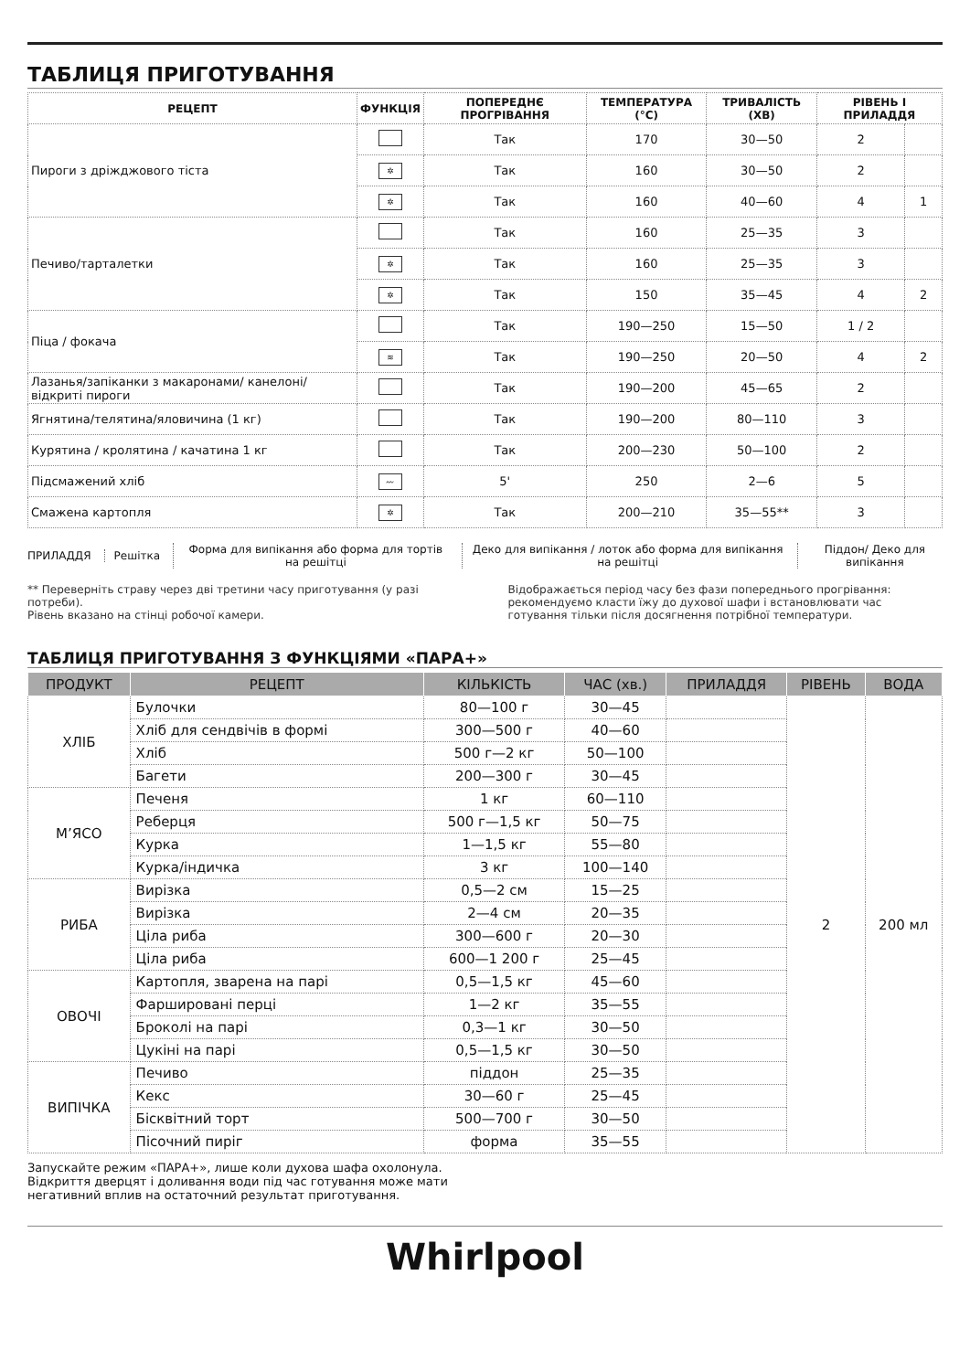ТАБЛИЦЯ ПРИГОТУВАННЯ
| РЕЦЕПТ | ФУНКЦІЯ | ПОПЕРЕДНЄ ПРОГРІВАННЯ | ТЕМПЕРАТУРА (°C) | ТРИВАЛІСТЬ (ХВ) | РІВЕНЬ І ПРИЛАДДЯ | |
| --- | --- | --- | --- | --- | --- | --- |
| Пироги з дріжджового тіста | | Так | 170 | 30—50 | 2 | |
| | ✲ | Так | 160 | 30—50 | 2 | |
| | ✲ | Так | 160 | 40—60 | 4 | 1 |
| Печиво/тарталетки | | Так | 160 | 25—35 | 3 | |
| | ✲ | Так | 160 | 25—35 | 3 | |
| | ✲ | Так | 150 | 35—45 | 4 | 2 |
| Піца / фокача | | Так | 190—250 | 15—50 | 1 / 2 | |
| | ≋ | Так | 190—250 | 20—50 | 4 | 2 |
| Лазанья/запіканки з макаронами/ канелоні/відкриті пироги | | Так | 190—200 | 45—65 | 2 | |
| Ягнятина/телятина/яловичина (1 кг) | | Так | 190—200 | 80—110 | 3 | |
| Курятина / кролятина / качатина 1 кг | | Так | 200—230 | 50—100 | 2 | |
| Підсмажений хліб | 〰 | 5' | 250 | 2—6 | 5 | |
| Смажена картопля | ✲ | Так | 200—210 | 35—55** | 3 | |
ПРИЛАДДЯ Решітка
Форма для випікання або форма для тортів на решітці
Деко для випікання / лоток або форма для випікання на решітці
Піддон/ Деко для випікання
** Переверніть страву через дві третини часу приготування (у разі потреби).
Рівень вказано на стінці робочої камери.
Відображається період часу без фази попереднього прогрівання: рекомендуємо класти їжу до духової шафи і встановлювати час готування тільки після досягнення потрібної температури.
ТАБЛИЦЯ ПРИГОТУВАННЯ З ФУНКЦІЯМИ «ПАРА+»
| ПРОДУКТ | РЕЦЕПТ | КІЛЬКІСТЬ | ЧАС (хв.) | ПРИЛАДДЯ | РІВЕНЬ | ВОДА |
| --- | --- | --- | --- | --- | --- | --- |
| ХЛІБ | Булочки | 80—100 г | 30—45 | | 2 | 200 мл |
| | Хліб для сендвічів в формі | 300—500 г | 40—60 | | | |
| | Хліб | 500 г—2 кг | 50—100 | | | |
| | Багети | 200—300 г | 30—45 | | | |
| М’ЯСО | Печеня | 1 кг | 60—110 | | | |
| | Реберця | 500 г—1,5 кг | 50—75 | | | |
| | Курка | 1—1,5 кг | 55—80 | | | |
| | Курка/індичка | 3 кг | 100—140 | | | |
| РИБА | Вирізка | 0,5—2 см | 15—25 | | | |
| | Вирізка | 2—4 см | 20—35 | | | |
| | Ціла риба | 300—600 г | 20—30 | | | |
| | Ціла риба | 600—1 200 г | 25—45 | | | |
| ОВОЧІ | Картопля, зварена на парі | 0,5—1,5 кг | 45—60 | | | |
| | Фаршировані перці | 1—2 кг | 35—55 | | | |
| | Броколі на парі | 0,3—1 кг | 30—50 | | | |
| | Цукіні на парі | 0,5—1,5 кг | 30—50 | | | |
| ВИПІЧКА | Печиво | піддон | 25—35 | | | |
| | Кекс | 30—60 г | 25—45 | | | |
| | Бісквітний торт | 500—700 г | 30—50 | | | |
| | Пісочний пиріг | форма | 35—55 | | | |
Запускайте режим «ПАРА+», лише коли духова шафа охолонула.
Відкриття дверцят і доливання води під час готування може мати
негативний вплив на остаточний результат приготування.
Whirlpool